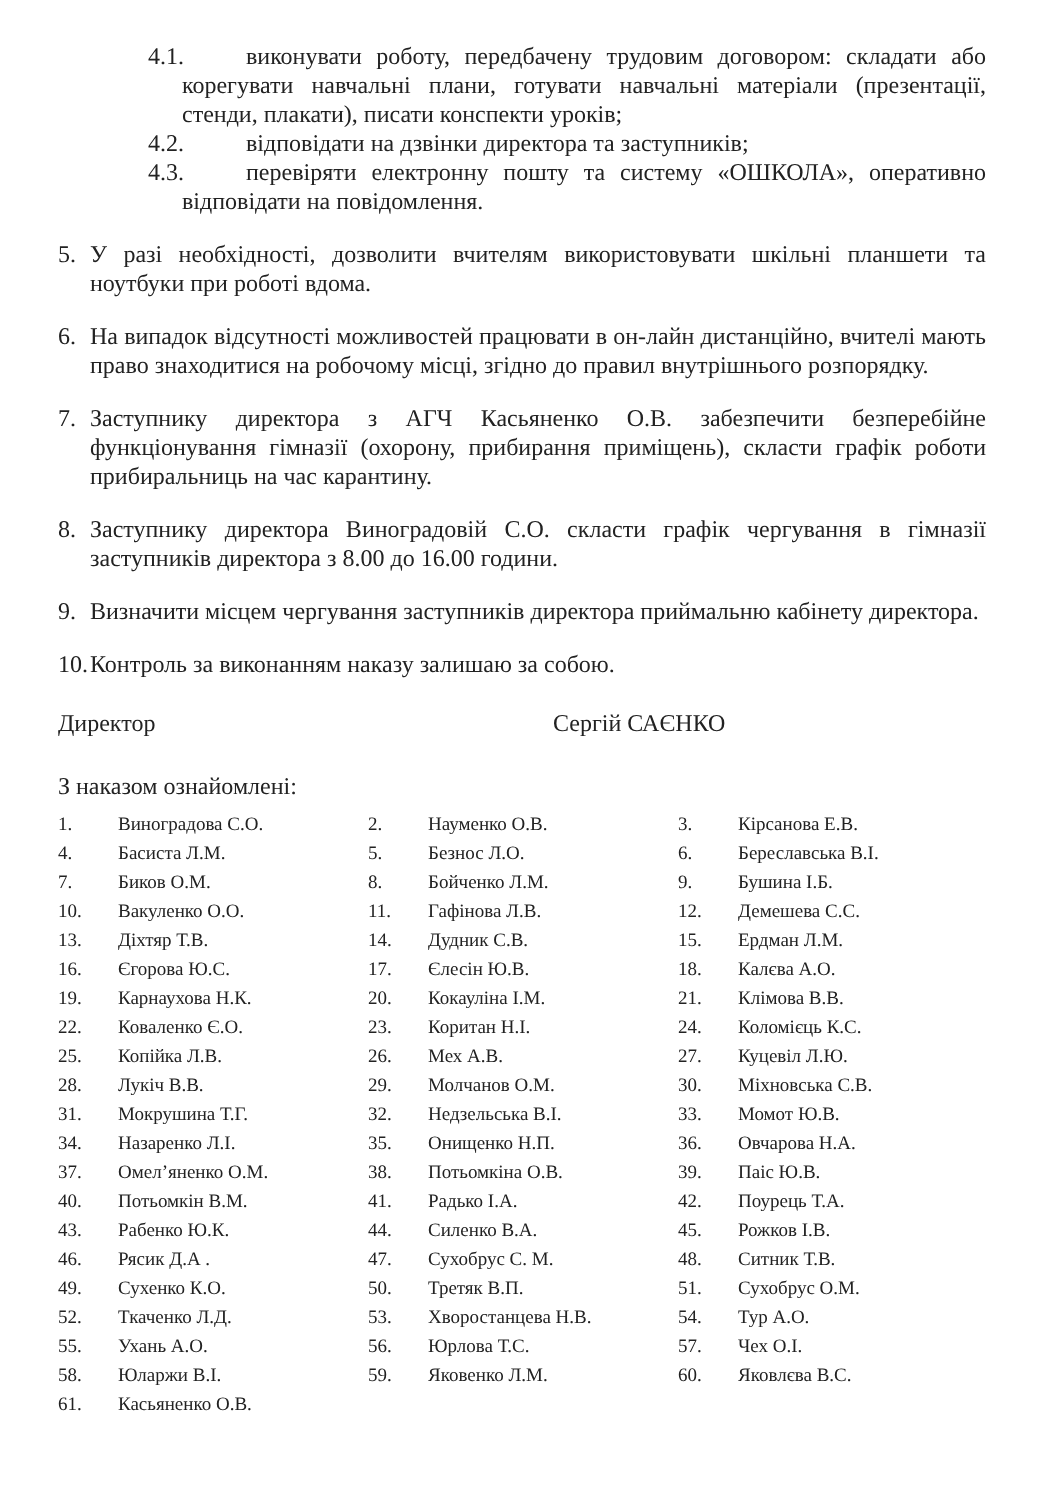4.1. виконувати роботу, передбачену трудовим договором: складати або корегувати навчальні плани, готувати навчальні матеріали (презентації, стенди, плакати), писати конспекти уроків;
4.2. відповідати на дзвінки директора та заступників;
4.3. перевіряти електронну пошту та систему «ОШКОЛА», оперативно відповідати на повідомлення.
5. У разі необхідності, дозволити вчителям використовувати шкільні планшети та ноутбуки при роботі вдома.
6. На випадок відсутності можливостей працювати в он-лайн дистанційно, вчителі мають право знаходитися на робочому місці, згідно до правил внутрішнього розпорядку.
7. Заступнику директора з АГЧ Касьяненко О.В. забезпечити безперебійне функціонування гімназії (охорону, прибирання приміщень), скласти графік роботи прибиральниць на час карантину.
8. Заступнику директора Виноградовій С.О. скласти графік чергування в гімназії заступників директора з 8.00 до 16.00 години.
9. Визначити місцем чергування заступників директора приймальню кабінету директора.
10.
Контроль за виконанням наказу залишаю за собою.
Директор Сергій САЄНКО
З наказом ознайомлені:
| 1. | Виноградова С.О. | 2. | Науменко О.В. | 3. | Кірсанова Е.В. |
| 4. | Басиста Л.М. | 5. | Безнос Л.О. | 6. | Береславська В.І. |
| 7. | Биков О.М. | 8. | Бойченко Л.М. | 9. | Бушина І.Б. |
| 10. | Вакуленко О.О. | 11. | Гафінова Л.В. | 12. | Демешева С.С. |
| 13. | Діхтяр Т.В. | 14. | Дудник С.В. | 15. | Ердман Л.М. |
| 16. | Єгорова Ю.С. | 17. | Єлесін Ю.В. | 18. | Калєва А.О. |
| 19. | Карнаухова Н.К. | 20. | Кокауліна І.М. | 21. | Клімова В.В. |
| 22. | Коваленко Є.О. | 23. | Коритан Н.І. | 24. | Коломієць К.С. |
| 25. | Копійка Л.В. | 26. | Мех А.В. | 27. | Куцевіл Л.Ю. |
| 28. | Лукіч В.В. | 29. | Молчанов О.М. | 30. | Міхновська С.В. |
| 31. | Мокрушина Т.Г. | 32. | Недзельська В.І. | 33. | Момот Ю.В. |
| 34. | Назаренко Л.І. | 35. | Онищенко Н.П. | 36. | Овчарова Н.А. |
| 37. | Омел’яненко О.М. | 38. | Потьомкіна О.В. | 39. | Паіс Ю.В. |
| 40. | Потьомкін В.М. | 41. | Радько І.А. | 42. | Поурець Т.А. |
| 43. | Рабенко Ю.К. | 44. | Силенко В.А. | 45. | Рожков І.В. |
| 46. | Рясик Д.А . | 47. | Сухобрус С. М. | 48. | Ситник Т.В. |
| 49. | Сухенко К.О. | 50. | Третяк В.П. | 51. | Сухобрус О.М. |
| 52. | Ткаченко Л.Д. | 53. | Хворостанцева Н.В. | 54. | Тур А.О. |
| 55. | Ухань А.О. | 56. | Юрлова Т.С. | 57. | Чех О.І. |
| 58. | Юларжи В.І. | 59. | Яковенко Л.М. | 60. | Яковлєва В.С. |
| 61. | Касьяненко О.В. | | | | |